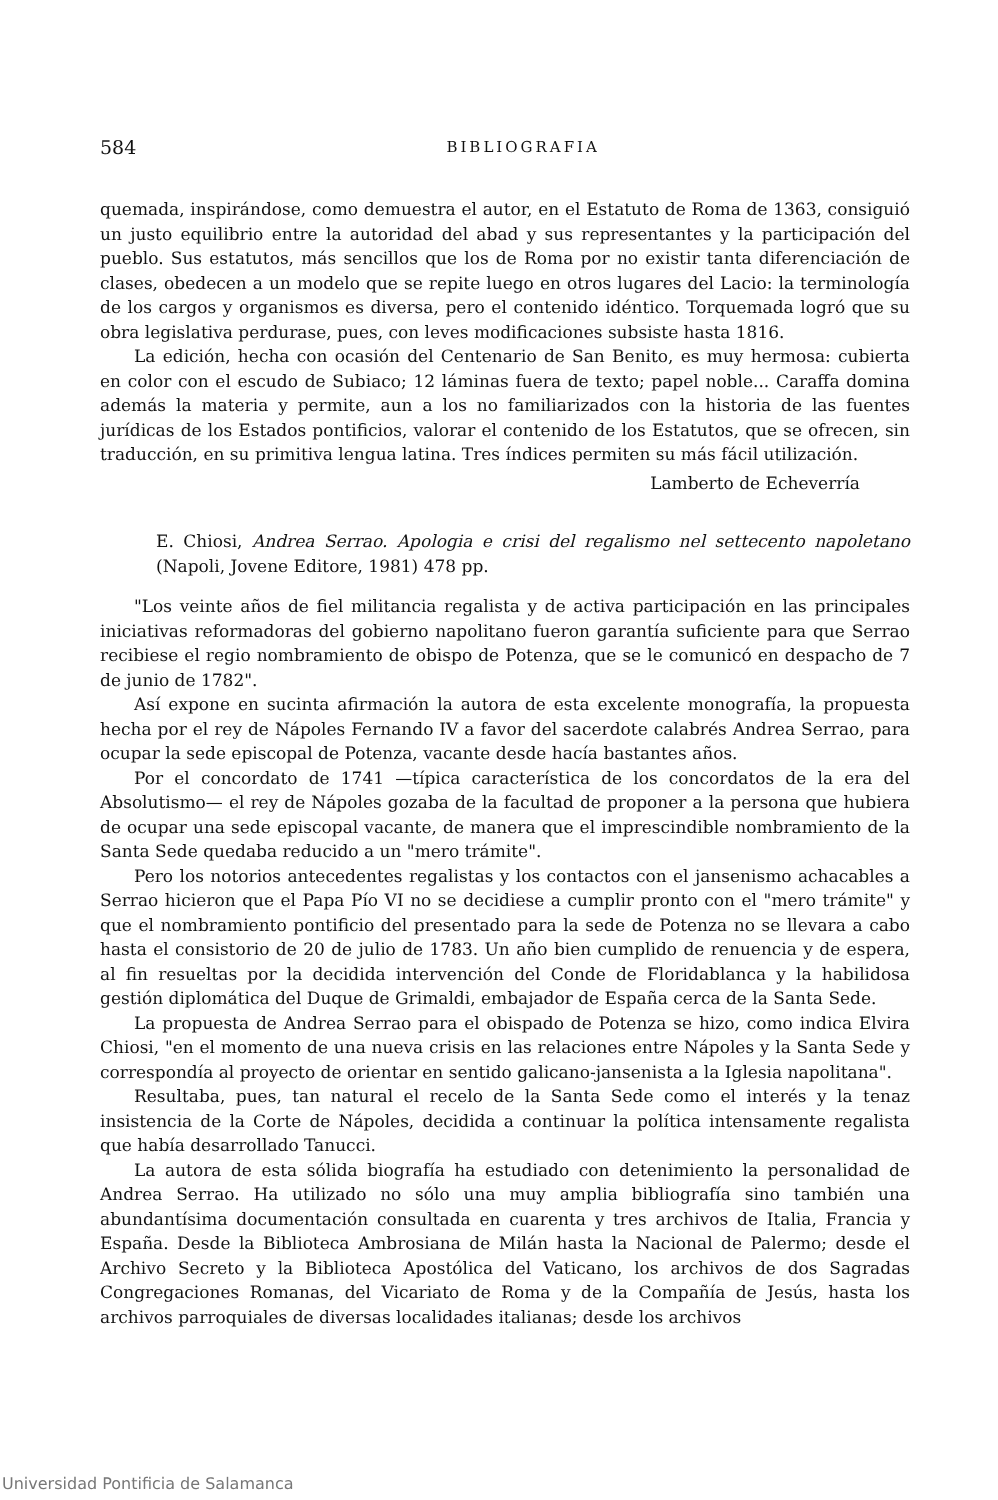584
BIBLIOGRAFIA
quemada, inspirándose, como demuestra el autor, en el Estatuto de Roma de 1363, consiguió un justo equilibrio entre la autoridad del abad y sus representantes y la participación del pueblo. Sus estatutos, más sencillos que los de Roma por no existir tanta diferenciación de clases, obedecen a un modelo que se repite luego en otros lugares del Lacio: la terminología de los cargos y organismos es diversa, pero el contenido idéntico. Torquemada logró que su obra legislativa perdurase, pues, con leves modificaciones subsiste hasta 1816.
La edición, hecha con ocasión del Centenario de San Benito, es muy hermosa: cubierta en color con el escudo de Subiaco; 12 láminas fuera de texto; papel noble... Caraffa domina además la materia y permite, aun a los no familiarizados con la historia de las fuentes jurídicas de los Estados pontificios, valorar el contenido de los Estatutos, que se ofrecen, sin traducción, en su primitiva lengua latina. Tres índices permiten su más fácil utilización.
Lamberto de Echeverría
E. Chiosi, Andrea Serrao. Apologia e crisi del regalismo nel settecento napoletano (Napoli, Jovene Editore, 1981) 478 pp.
"Los veinte años de fiel militancia regalista y de activa participación en las principales iniciativas reformadoras del gobierno napolitano fueron garantía suficiente para que Serrao recibiese el regio nombramiento de obispo de Potenza, que se le comunicó en despacho de 7 de junio de 1782".
Así expone en sucinta afirmación la autora de esta excelente monografía, la propuesta hecha por el rey de Nápoles Fernando IV a favor del sacerdote calabrés Andrea Serrao, para ocupar la sede episcopal de Potenza, vacante desde hacía bastantes años.
Por el concordato de 1741 —típica característica de los concordatos de la era del Absolutismo— el rey de Nápoles gozaba de la facultad de proponer a la persona que hubiera de ocupar una sede episcopal vacante, de manera que el imprescindible nombramiento de la Santa Sede quedaba reducido a un "mero trámite".
Pero los notorios antecedentes regalistas y los contactos con el jansenismo achacables a Serrao hicieron que el Papa Pío VI no se decidiese a cumplir pronto con el "mero trámite" y que el nombramiento pontificio del presentado para la sede de Potenza no se llevara a cabo hasta el consistorio de 20 de julio de 1783. Un año bien cumplido de renuencia y de espera, al fin resueltas por la decidida intervención del Conde de Floridablanca y la habilidosa gestión diplomática del Duque de Grimaldi, embajador de España cerca de la Santa Sede.
La propuesta de Andrea Serrao para el obispado de Potenza se hizo, como indica Elvira Chiosi, "en el momento de una nueva crisis en las relaciones entre Nápoles y la Santa Sede y correspondía al proyecto de orientar en sentido galicano-jansenista a la Iglesia napolitana".
Resultaba, pues, tan natural el recelo de la Santa Sede como el interés y la tenaz insistencia de la Corte de Nápoles, decidida a continuar la política intensamente regalista que había desarrollado Tanucci.
La autora de esta sólida biografía ha estudiado con detenimiento la personalidad de Andrea Serrao. Ha utilizado no sólo una muy amplia bibliografía sino también una abundantísima documentación consultada en cuarenta y tres archivos de Italia, Francia y España. Desde la Biblioteca Ambrosiana de Milán hasta la Nacional de Palermo; desde el Archivo Secreto y la Biblioteca Apostólica del Vaticano, los archivos de dos Sagradas Congregaciones Romanas, del Vicariato de Roma y de la Compañía de Jesús, hasta los archivos parroquiales de diversas localidades italianas; desde los archivos
Universidad Pontificia de Salamanca